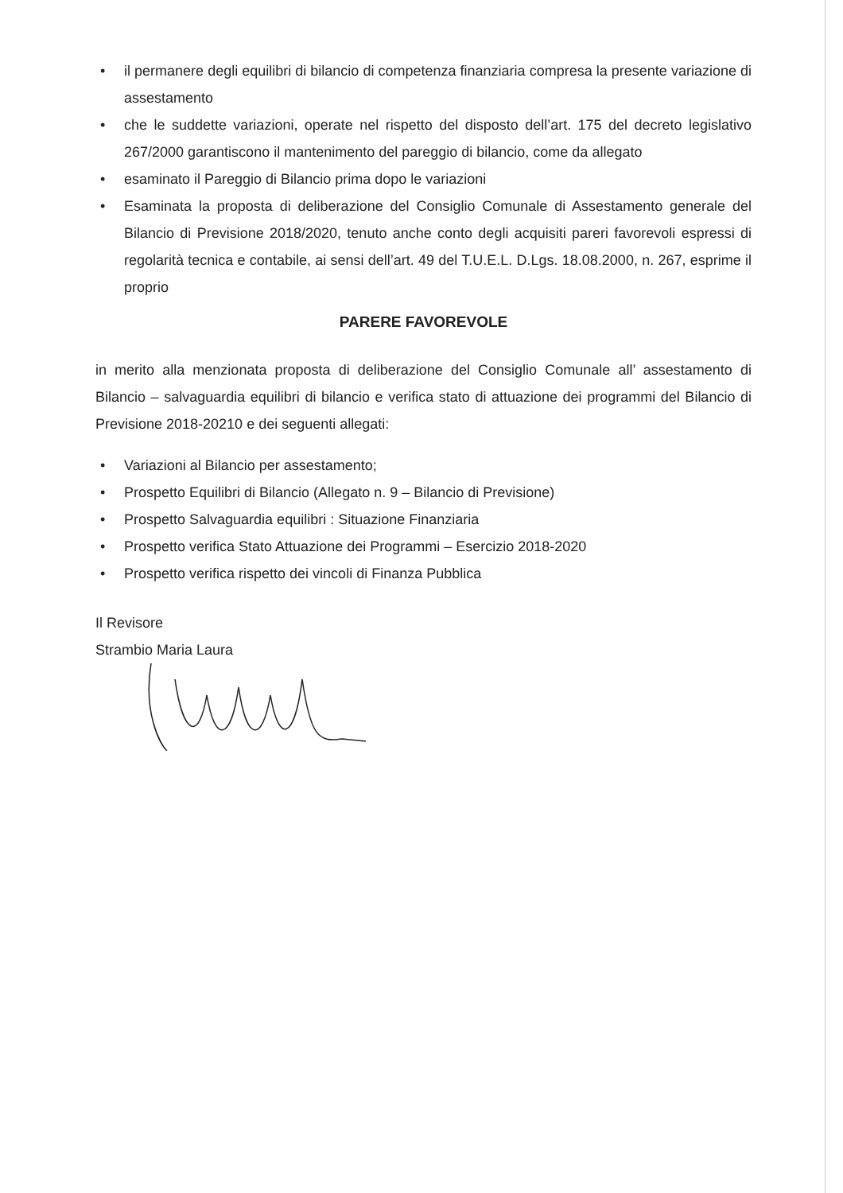• il permanere degli equilibri di bilancio di competenza finanziaria compresa la presente variazione di assestamento
• che le suddette variazioni, operate nel rispetto del disposto dell’art. 175 del decreto legislativo 267/2000 garantiscono il mantenimento del pareggio di bilancio, come da allegato
• esaminato il Pareggio di Bilancio prima dopo le variazioni
• Esaminata la proposta di deliberazione del Consiglio Comunale di Assestamento generale del Bilancio di Previsione 2018/2020, tenuto anche conto degli acquisiti pareri favorevoli espressi di regolarità tecnica e contabile, ai sensi dell’art. 49 del T.U.E.L. D.Lgs. 18.08.2000, n. 267, esprime il proprio
PARERE FAVOREVOLE
in merito alla menzionata proposta di deliberazione del Consiglio Comunale all’ assestamento di Bilancio – salvaguardia equilibri di bilancio e verifica stato di attuazione dei programmi del Bilancio di Previsione 2018-20210 e dei seguenti allegati:
• Variazioni al Bilancio per assestamento;
• Prospetto Equilibri di Bilancio (Allegato n. 9 – Bilancio di Previsione)
• Prospetto Salvaguardia equilibri : Situazione Finanziaria
• Prospetto verifica Stato Attuazione dei Programmi – Esercizio 2018-2020
• Prospetto verifica rispetto dei vincoli di Finanza Pubblica
Il Revisore
Strambio Maria Laura